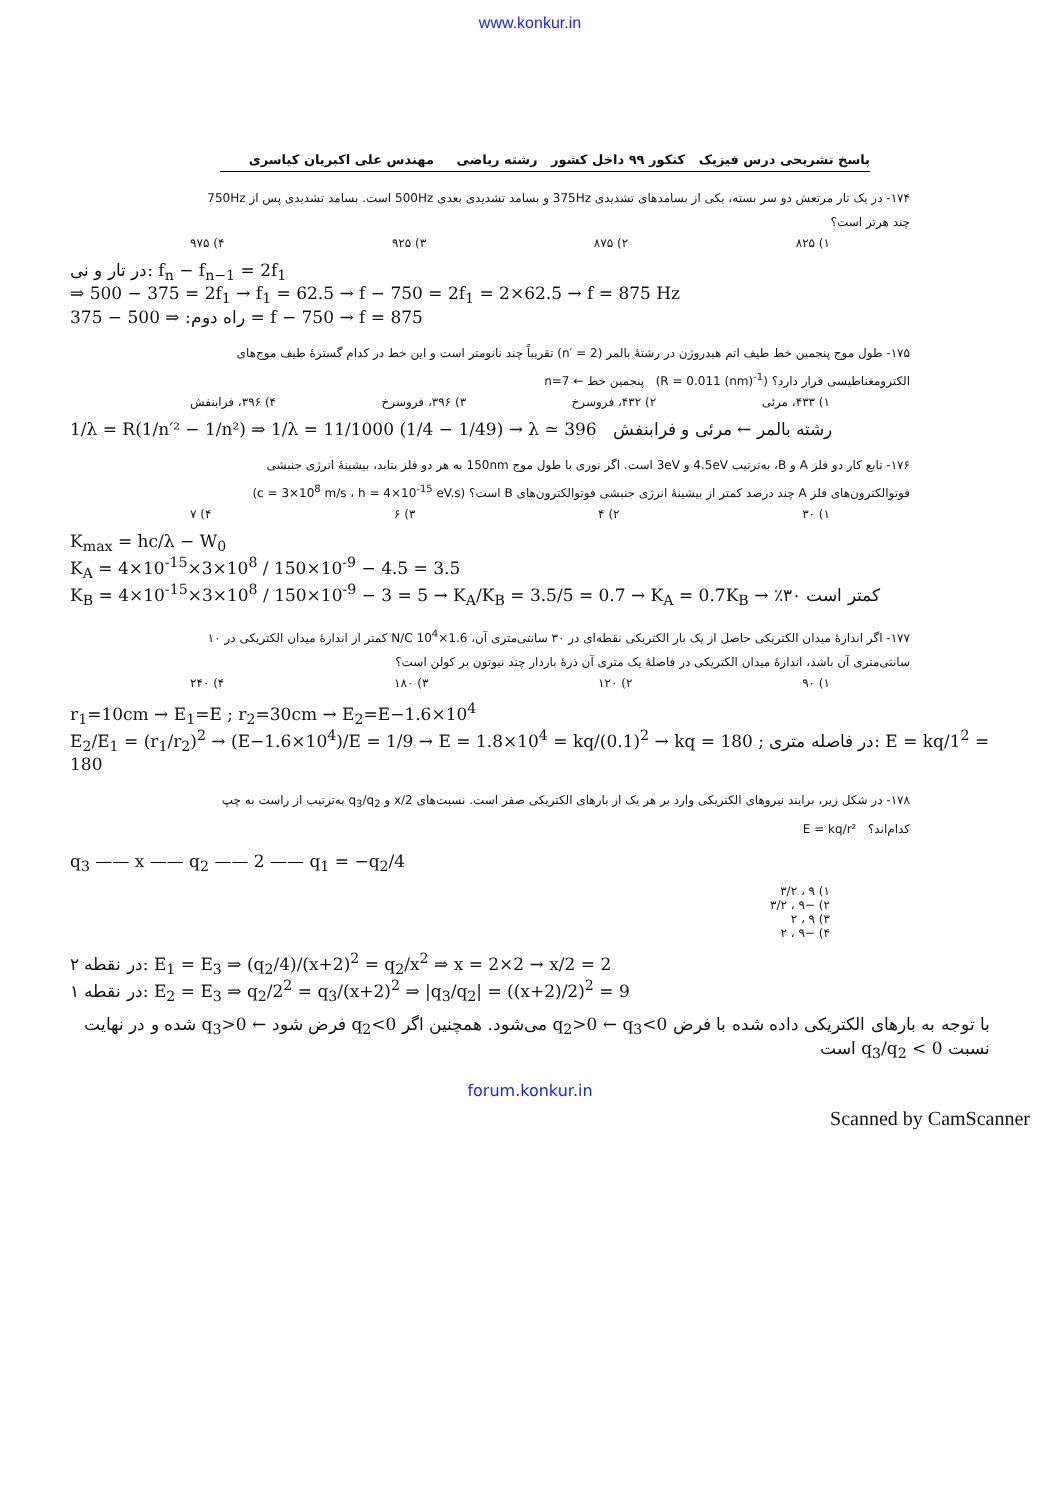www.konkur.in
پاسخ تشریحی درس فیزیک کنکور ۹۹ داخل کشور رشته ریاضی مهندس علی اکبریان کیاسری
۱۷۴- در یک تار مرتعش دو سر بسته، یکی از بسامدهای تشدیدی 375Hz و بسامد تشدیدی بعدی 500Hz است. بسامد تشدیدی پس از 750Hz چند هرتز است؟
۱) ۸۲۵ ۲) ۸۷۵ ۳) ۹۲۵ ۴) ۹۷۵
در تار و نی: f<sub>n</sub> − f<sub>n−1</sub> = 2f<sub>1</sub>
⇒ 500 − 375 = 2f<sub>1</sub> → f<sub>1</sub> = 62.5 → f − 750 = 2f<sub>1</sub> = 2×62.5 → f = 875 Hz
راه دوم: ⇒ 500 − 375 = f − 750 → f = 875
۱۷۵- طول موج پنجمین خط طیف اتم هیدروژن در رشتهٔ بالمر (n′ = 2) تقریباً چند نانومتر است و این خط در کدام گسترهٔ طیف موج‌های الکترومغناطیسی قرار دارد؟ (R = 0.011 (nm)<sup>-1</sup>) پنجمین خط ← n=7
۱) ۴۳۳، مرئی ۲) ۴۳۲، فروسرخ ۳) ۳۹۶، فروسرخ ۴) ۳۹۶، فرابنفش
1/λ = R(1/n′² − 1/n²) ⇒ 1/λ = 11/1000 (1/4 − 1/49) → λ ≃ 396 رشته بالمر ← مرئی و فرابنفش
۱۷۶- تابع کار دو فلز A و B، به‌ترتیب 4.5eV و 3eV است. اگر نوری با طول موج 150nm به هر دو فلز بتابد، بیشینهٔ انرژی جنبشی فوتوالکترون‌های فلز A چند درصد کمتر از بیشینهٔ انرژی جنبشی فوتوالکترون‌های B است؟ (c = 3×10<sup>8</sup> m/s ، h = 4×10<sup>-15</sup> eV.s)
۱) ۳۰ ۲) ۴ ۳) ۶ ۴) ۷
K<sub>max</sub> = hc/λ − W<sub>0</sub>
K<sub>A</sub> = 4×10<sup>-15</sup>×3×10<sup>8</sup> / 150×10<sup>-9</sup> − 4.5 = 3.5
K<sub>B</sub> = 4×10<sup>-15</sup>×3×10<sup>8</sup> / 150×10<sup>-9</sup> − 3 = 5 → K<sub>A</sub>/K<sub>B</sub> = 3.5/5 = 0.7 → K<sub>A</sub> = 0.7K<sub>B</sub> → ٪۳۰ کمتر است
۱۷۷- اگر اندازهٔ میدان الکتریکی حاصل از یک بار الکتریکی نقطه‌ای در ۳۰ سانتی‌متری آن، 1.6×10<sup>4</sup> N/C کمتر از اندازهٔ میدان الکتریکی در ۱۰ سانتی‌متری آن باشد، اندازهٔ میدان الکتریکی در فاصلهٔ یک متری آن ذرهٔ باردار چند نیوتون بر کولن است؟
۱) ۹۰ ۲) ۱۲۰ ۳) ۱۸۰ ۴) ۲۴۰
r<sub>1</sub>=10cm → E<sub>1</sub>=E ; r<sub>2</sub>=30cm → E<sub>2</sub>=E−1.6×10<sup>4</sup>
E<sub>2</sub>/E<sub>1</sub> = (r<sub>1</sub>/r<sub>2</sub>)<sup>2</sup> → (E−1.6×10<sup>4</sup>)/E = 1/9 → E = 1.8×10<sup>4</sup> = kq/(0.1)<sup>2</sup> → kq = 180 ; در فاصله متری: E = kq/1<sup>2</sup> = 180
۱۷۸- در شکل زیر، برایند نیروهای الکتریکی وارد بر هر یک از بارهای الکتریکی صفر است. نسبت‌های x/2 و q<sub>3</sub>/q<sub>2</sub> به‌ترتیب از راست به چپ کدام‌اند؟ E = kq/r²
q<sub>3</sub> —— x —— q<sub>2</sub> —— 2 —— q<sub>1</sub> = −q<sub>2</sub>/4
۱) ۹ ، ۳/۲
۲) −۹ ، ۳/۲
۳) ۹ ، ۲
۴) −۹ ، ۲
در نقطه ۲: E<sub>1</sub> = E<sub>3</sub> ⇒ (q<sub>2</sub>/4)/(x+2)<sup>2</sup> = q<sub>2</sub>/x<sup>2</sup> ⇒ x = 2×2 → x/2 = 2
در نقطه ۱: E<sub>2</sub> = E<sub>3</sub> ⇒ q<sub>2</sub>/2<sup>2</sup> = q<sub>3</sub>/(x+2)<sup>2</sup> ⇒ |q<sub>3</sub>/q<sub>2</sub>| = ((x+2)/2)<sup>2</sup> = 9
با توجه به بارهای الکتریکی داده شده با فرض q<sub>2</sub>>0 ← q<sub>3</sub><0 می‌شود. همچنین اگر q<sub>2</sub><0 فرض شود ← q<sub>3</sub>>0 شده و در نهایت نسبت q<sub>3</sub>/q<sub>2</sub> < 0 است
forum.konkur.in
Scanned by CamScanner